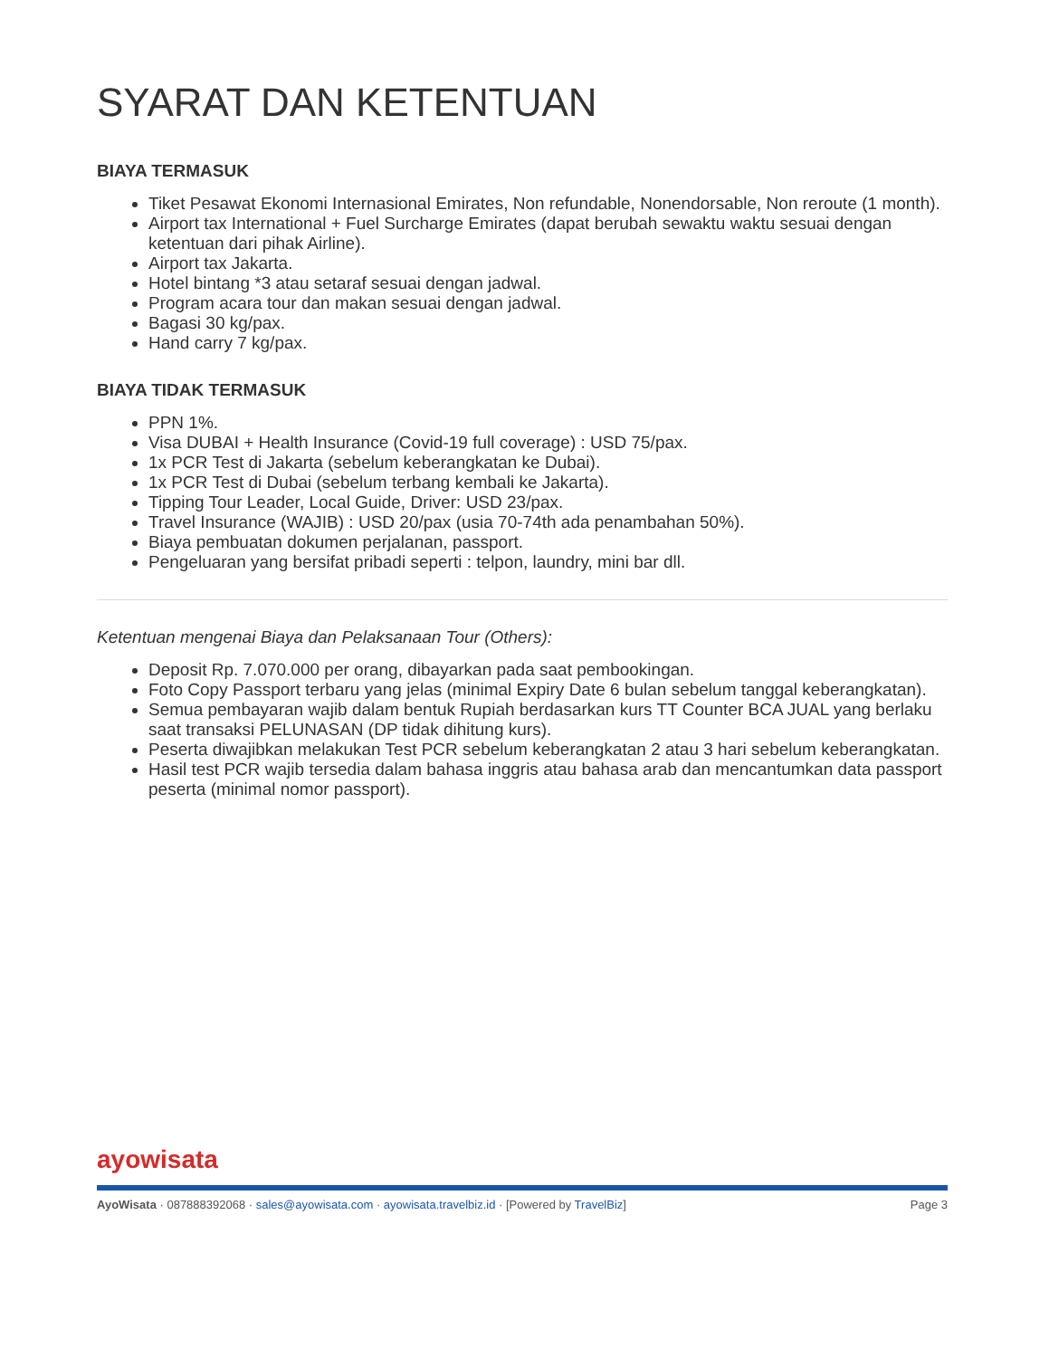SYARAT DAN KETENTUAN
BIAYA TERMASUK
Tiket Pesawat Ekonomi Internasional Emirates, Non refundable, Nonendorsable, Non reroute (1 month).
Airport tax International + Fuel Surcharge Emirates (dapat berubah sewaktu waktu sesuai dengan ketentuan dari pihak Airline).
Airport tax Jakarta.
Hotel bintang *3 atau setaraf sesuai dengan jadwal.
Program acara tour dan makan sesuai dengan jadwal.
Bagasi 30 kg/pax.
Hand carry 7 kg/pax.
BIAYA TIDAK TERMASUK
PPN 1%.
Visa DUBAI + Health Insurance (Covid-19 full coverage) : USD 75/pax.
1x PCR Test di Jakarta (sebelum keberangkatan ke Dubai).
1x PCR Test di Dubai (sebelum terbang kembali ke Jakarta).
Tipping Tour Leader, Local Guide, Driver: USD 23/pax.
Travel Insurance (WAJIB) : USD 20/pax (usia 70-74th ada penambahan 50%).
Biaya pembuatan dokumen perjalanan, passport.
Pengeluaran yang bersifat pribadi seperti : telpon, laundry, mini bar dll.
Ketentuan mengenai Biaya dan Pelaksanaan Tour (Others):
Deposit Rp. 7.070.000 per orang, dibayarkan pada saat pembookingan.
Foto Copy Passport terbaru yang jelas (minimal Expiry Date 6 bulan sebelum tanggal keberangkatan).
Semua pembayaran wajib dalam bentuk Rupiah berdasarkan kurs TT Counter BCA JUAL yang berlaku saat transaksi PELUNASAN (DP tidak dihitung kurs).
Peserta diwajibkan melakukan Test PCR sebelum keberangkatan 2 atau 3 hari sebelum keberangkatan.
Hasil test PCR wajib tersedia dalam bahasa inggris atau bahasa arab dan mencantumkan data passport peserta (minimal nomor passport).
ayowisata
AyoWisata · 087888392068 · sales@ayowisata.com · ayowisata.travelbiz.id · [Powered by TravelBiz] Page 3